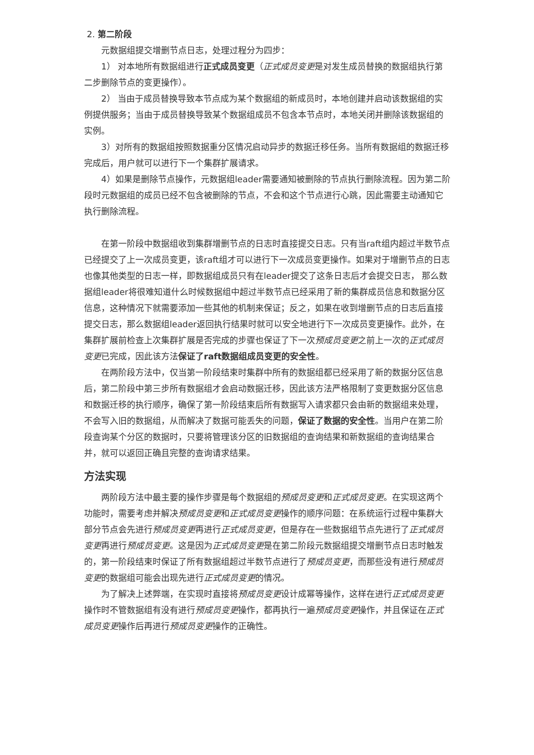2. 第二阶段
元数据组提交增删节点日志，处理过程分为四步：
1） 对本地所有数据组进行正式成员变更（正式成员变更是对发生成员替换的数据组执行第二步删除节点的变更操作）。
2） 当由于成员替换导致本节点成为某个数据组的新成员时，本地创建并启动该数据组的实例提供服务；当由于成员替换导致某个数据组成员不包含本节点时，本地关闭并删除该数据组的实例。
3）对所有的数据组按照数据重分区情况启动异步的数据迁移任务。当所有数据组的数据迁移完成后，用户就可以进行下一个集群扩展请求。
4）如果是删除节点操作，元数据组leader需要通知被删除的节点执行删除流程。因为第二阶段时元数据组的成员已经不包含被删除的节点，不会和这个节点进行心跳，因此需要主动通知它执行删除流程。
在第一阶段中数据组收到集群增删节点的日志时直接提交日志。只有当raft组内超过半数节点已经提交了上一次成员变更，该raft组才可以进行下一次成员变更操作。如果对于增删节点的日志也像其他类型的日志一样，即数据组成员只有在leader提交了这条日志后才会提交日志， 那么数据组leader将很难知道什么时候数据组中超过半数节点已经采用了新的集群成员信息和数据分区信息，这种情况下就需要添加一些其他的机制来保证；反之，如果在收到增删节点的日志后直接提交日志，那么数据组leader返回执行结果时就可以安全地进行下一次成员变更操作。此外，在集群扩展前检查上次集群扩展是否完成的步骤也保证了下一次预成员变更之前上一次的正式成员变更已完成，因此该方法保证了raft数据组成员变更的安全性。
在两阶段方法中，仅当第一阶段结束时集群中所有的数据组都已经采用了新的数据分区信息后，第二阶段中第三步所有数据组才会启动数据迁移，因此该方法严格限制了变更数据分区信息和数据迁移的执行顺序，确保了第一阶段结束后所有数据写入请求都只会由新的数据组来处理，不会写入旧的数据组，从而解决了数据可能丢失的问题，保证了数据的安全性。当用户在第二阶段查询某个分区的数据时，只要将管理该分区的旧数据组的查询结果和新数据组的查询结果合并，就可以返回正确且完整的查询请求结果。
方法实现
两阶段方法中最主要的操作步骤是每个数据组的预成员变更和正式成员变更。在实现这两个功能时，需要考虑并解决预成员变更和正式成员变更操作的顺序问题：在系统运行过程中集群大部分节点会先进行预成员变更再进行正式成员变更，但是存在一些数据组节点先进行了正式成员变更再进行预成员变更。这是因为正式成员变更是在第二阶段元数据组提交增删节点日志时触发的，第一阶段结束时保证了所有数据组超过半数节点进行了预成员变更，而那些没有进行预成员变更的数据组可能会出现先进行正式成员变更的情况。
为了解决上述弊端，在实现时直接将预成员变更设计成幂等操作，这样在进行正式成员变更操作时不管数据组有没有进行预成员变更操作，都再执行一遍预成员变更操作，并且保证在正式成员变更操作后再进行预成员变更操作的正确性。